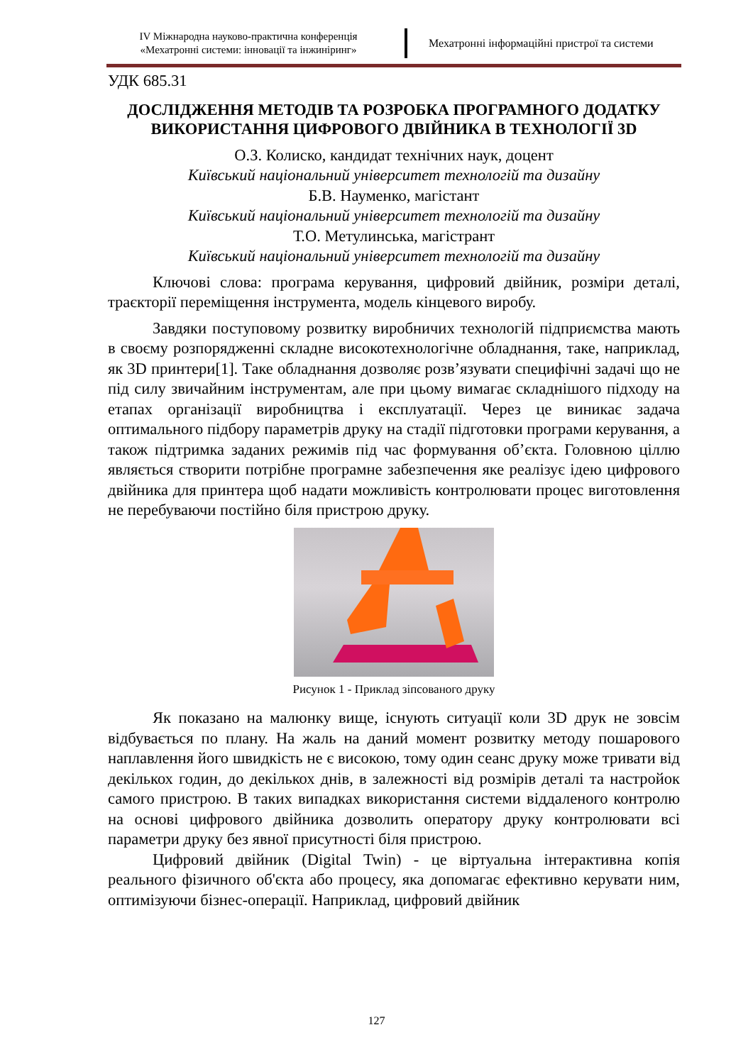IV Міжнародна науково-практична конференція
«Мехатронні системи: інновації та інжиніринг»
Мехатронні інформаційні пристрої та системи
УДК 685.31
ДОСЛІДЖЕННЯ МЕТОДІВ ТА РОЗРОБКА ПРОГРАМНОГО ДОДАТКУ ВИКОРИСТАННЯ ЦИФРОВОГО ДВІЙНИКА В ТЕХНОЛОГІЇ 3D
О.З. Колиско, кандидат технічних наук, доцент
Київський національний університет технологій та дизайну
Б.В. Науменко, магістант
Київський національний університет технологій та дизайну
Т.О. Метулинська, магістрант
Київський національний університет технологій та дизайну
Ключові слова: програма керування, цифровий двійник, розміри деталі, траєкторії переміщення інструмента, модель кінцевого виробу.
Завдяки поступовому розвитку виробничих технологій підприємства мають в своєму розпорядженні складне високотехнологічне обладнання, таке, наприклад, як 3D принтери[1]. Таке обладнання дозволяє розв’язувати специфічні задачі що не під силу звичайним інструментам, але при цьому вимагає складнішого підходу на етапах організації виробництва і експлуатації. Через це виникає задача оптимального підбору параметрів друку на стадії підготовки програми керування, а також підтримка заданих режимів під час формування об’єкта. Головною ціллю являється створити потрібне програмне забезпечення яке реалізує ідею цифрового двійника для принтера щоб надати можливість контролювати процес виготовлення не перебуваючи постійно біля пристрою друку.
Рисунок 1 - Приклад зіпсованого друку
Як показано на малюнку вище, існують ситуації коли 3D друк не зовсім відбувається по плану. На жаль на даний момент розвитку методу пошарового наплавлення його швидкість не є високою, тому один сеанс друку може тривати від декількох годин, до декількох днів, в залежності від розмірів деталі та настройок самого пристрою. В таких випадках використання системи віддаленого контролю на основі цифрового двійника дозволить оператору друку контролювати всі параметри друку без явної присутності біля пристрою.
Цифровий двійник (Digital Twin) - це віртуальна інтерактивна копія реального фізичного об'єкта або процесу, яка допомагає ефективно керувати ним, оптимізуючи бізнес-операції. Наприклад, цифровий двійник
127